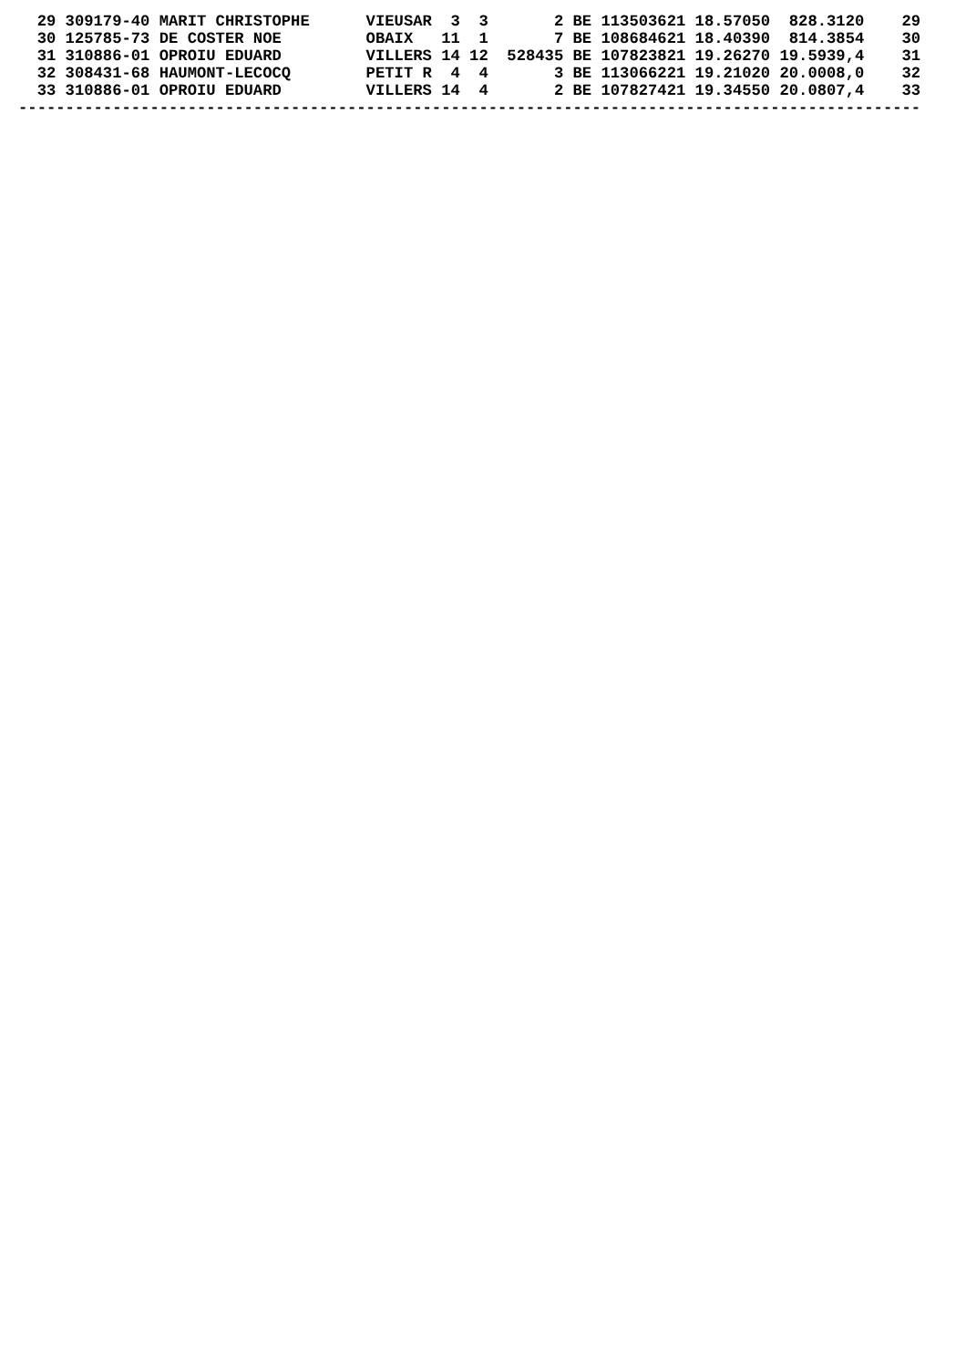29 309179-40 MARIT CHRISTOPHE      VIEUSAR  3  3       2 BE 113503621 18.57050  828.3120    29
  30 125785-73 DE COSTER NOE         OBAIX   11  1       7 BE 108684621 18.40390  814.3854    30
  31 310886-01 OPROIU EDUARD         VILLERS 14 12  528435 BE 107823821 19.26270 19.5939,4    31
  32 308431-68 HAUMONT-LECOCQ        PETIT R  4  4       3 BE 113066221 19.21020 20.0008,0    32
  33 310886-01 OPROIU EDUARD         VILLERS 14  4       2 BE 107827421 19.34550 20.0807,4    33
------------------------------------------------------------------------------------------------